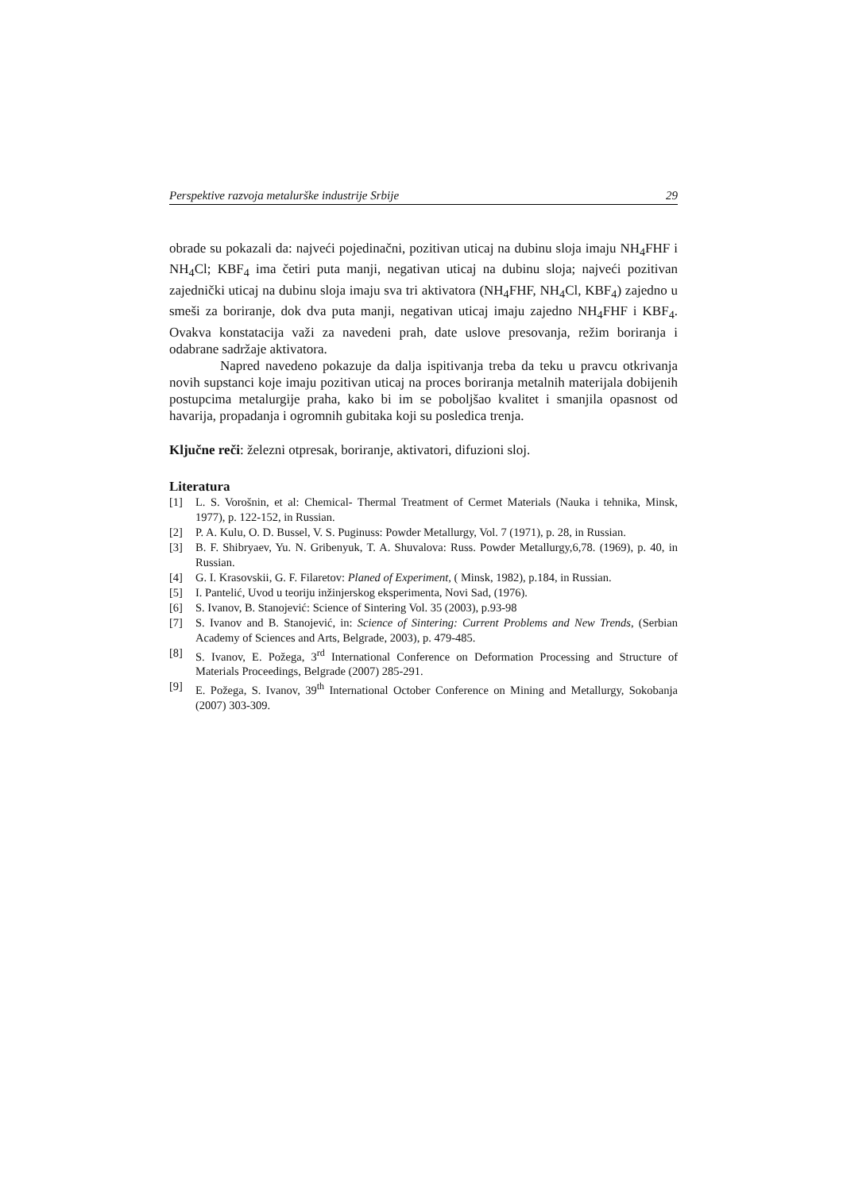Perspektive razvoja metalurške industrije Srbije 29
obrade su pokazali da: najveći pojedinačni, pozitivan uticaj na dubinu sloja imaju NH<sub>4</sub>FHF i NH<sub>4</sub>Cl; KBF<sub>4</sub> ima četiri puta manji, negativan uticaj na dubinu sloja; najveći pozitivan zajednički uticaj na dubinu sloja imaju sva tri aktivatora (NH<sub>4</sub>FHF, NH<sub>4</sub>Cl, KBF<sub>4</sub>) zajedno u smeši za boriranje, dok dva puta manji, negativan uticaj imaju zajedno NH<sub>4</sub>FHF i KBF<sub>4</sub>. Ovakva konstatacija važi za navedeni prah, date uslove presovanja, režim boriranja i odabrane sadržaje aktivatora.
Napred navedeno pokazuje da dalja ispitivanja treba da teku u pravcu otkrivanja novih supstanci koje imaju pozitivan uticaj na proces boriranja metalnih materijala dobijenih postupcima metalurgije praha, kako bi im se poboljšao kvalitet i smanjila opasnost od havarija, propadanja i ogromnih gubitaka koji su posledica trenja.
Ključne reči: železni otpresak, boriranje, aktivatori, difuzioni sloj.
Literatura
[1] L. S. Vorošnin, et al: Chemical- Thermal Treatment of Cermet Materials (Nauka i tehnika, Minsk, 1977), p. 122-152, in Russian.
[2] P. A. Kulu, O. D. Bussel, V. S. Puginuss: Powder Metallurgy, Vol. 7 (1971), p. 28, in Russian.
[3] B. F. Shibryaev, Yu. N. Gribenyuk, T. A. Shuvalova: Russ. Powder Metallurgy,6,78. (1969), p. 40, in Russian.
[4] G. I. Krasovskii, G. F. Filaretov: Planed of Experiment, ( Minsk, 1982), p.184, in Russian.
[5] I. Pantelić, Uvod u teoriju inžinjerskog eksperimenta, Novi Sad, (1976).
[6] S. Ivanov, B. Stanojević: Science of Sintering Vol. 35 (2003), p.93-98
[7] S. Ivanov and B. Stanojević, in: Science of Sintering: Current Problems and New Trends, (Serbian Academy of Sciences and Arts, Belgrade, 2003), p. 479-485.
[8] S. Ivanov, E. Požega, 3<sup>rd</sup> International Conference on Deformation Processing and Structure of Materials Proceedings, Belgrade (2007) 285-291.
[9] E. Požega, S. Ivanov, 39<sup>th</sup> International October Conference on Mining and Metallurgy, Sokobanja (2007) 303-309.